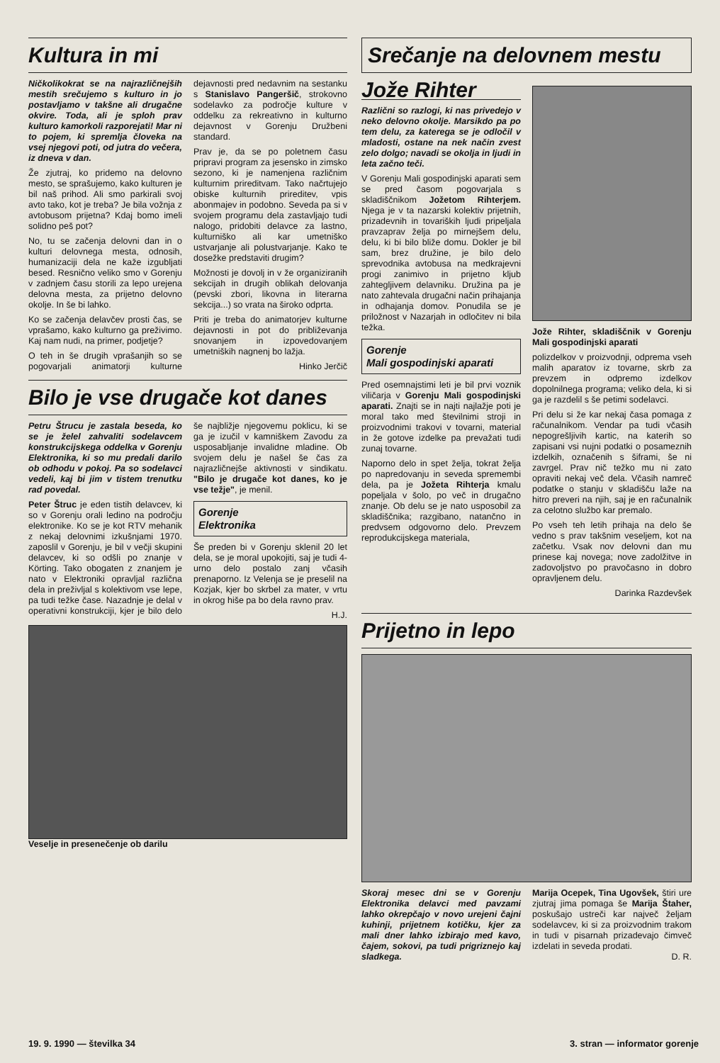Kultura in mi
Ničkolikokrat se na najrazličnejših mestih srečujemo s kulturo in jo postavljamo v takšne ali drugačne okvire. Toda, ali je sploh prav kulturo kamorkoli razporejati! Mar ni to pojem, ki spremlja človeka na vsej njegovi poti, od jutra do večera, iz dneva v dan.
Že zjutraj, ko pridemo na delovno mesto, se sprašujemo, kako kulturen je bil naš prihod. Ali smo parkirali svoj avto tako, kot je treba? Je bila vožnja z avtobusom prijetna? Kdaj bomo imeli solidno peš pot?
No, tu se začenja delovni dan in o kulturi delovnega mesta, odnosih, humanizaciji dela ne kaže izgubljati besed. Resnično veliko smo v Gorenju v zadnjem času storili za lepo urejena delovna mesta, za prijetno delovno okolje. In še bi lahko.
Ko se začenja delavčev prosti čas, se vprašamo, kako kulturno ga preživimo. Kaj nam nudi, na primer, podjetje?
O teh in še drugih vprašanjih so se pogovarjali animatorji kulturne dejavnosti pred nedavnim na sestanku s Stanislavo Pangeršič, strokovno sodelavko za področje kulture v oddelku za rekreativno in kulturno dejavnost v Gorenju Družbeni standard.
Prav je, da se po poletnem času pripravi program za jesensko in zimsko sezono, ki je namenjena različnim kulturnim prireditvam. Tako načrtujejo obiske kulturnih prireditev, vpis abonmajev in podobno. Seveda pa si v svojem programu dela zastavljajo tudi nalogo, pridobiti delavce za lastno, kulturniško ali kar umetniško ustvarjanje ali polustvarjanje. Kako te dosežke predstaviti drugim?
Možnosti je dovolj in v že organiziranih sekcijah in drugih oblikah delovanja (pevski zbori, likovna in literarna sekcija...) so vrata na široko odprta.
Priti je treba do animatorjev kulturne dejavnosti in pot do približevanja snovanjem in izpovedovanjem umetniških nagnenj bo lažja.
Hinko Jerčič
Bilo je vse drugače kot danes
Petru Štrucu je zastala beseda, ko se je želel zahvaliti sodelavcem konstrukcijskega oddelka v Gorenju Elektronika, ki so mu predali darilo ob odhodu v pokoj. Pa so sodelavci vedeli, kaj bi jim v tistem trenutku rad povedal.
Peter Štruc je eden tistih delavcev, ki so v Gorenju orali ledino na področju elektronike. Ko se je kot RTV mehanik z nekaj delovnimi izkušnjami 1970. zaposlil v Gorenju, je bil v večji skupini delavcev, ki so odšli po znanje v Körting. Tako obogaten z znanjem je nato v Elektroniki opravljal različna dela in preživljal s kolektivom vse lepe, pa tudi težke čase. Nazadnje je delal v operativni konstrukciji, kjer je bilo delo še najbližje njegovemu poklicu, ki se ga je izučil v kamniškem Zavodu za usposabljanje invalidne mladine. Ob svojem delu je našel še čas za najrazličnejše aktivnosti v sindikatu. "Bilo je drugače kot danes, ko je vse težje", je menil.
Gorenje
Elektronika
Še preden bi v Gorenju sklenil 20 let dela, se je moral upokojiti, saj je tudi 4-urno delo postalo zanj včasih prenaporno. Iz Velenja se je preselil na Kozjak, kjer bo skrbel za mater, v vrtu in okrog hiše pa bo dela ravno prav.
H.J.
Veselje in presenečenje ob darilu
Srečanje na delovnem mestu
Jože Rihter
Različni so razlogi, ki nas privedejo v neko delovno okolje. Marsikdo pa po tem delu, za katerega se je odločil v mladosti, ostane na nek način zvest zelo dolgo; navadi se okolja in ljudi in leta začno teči.
V Gorenju Mali gospodinjski aparati sem se pred časom pogovarjala s skladiščnikom Jožetom Rihterjem. Njega je v ta nazarski kolektiv prijetnih, prizadevnih in tovariških ljudi pripeljala pravzaprav želja po mirnejšem delu, delu, ki bi bilo bliže domu. Dokler je bil sam, brez družine, je bilo delo sprevodnika avtobusa na medkrajevni progi zanimivo in prijetno kljub zahtegljivem delavniku. Družina pa je nato zahtevala drugačni način prihajanja in odhajanja domov. Ponudila se je priložnost v Nazarjah in odločitev ni bila težka.
Gorenje
Mali gospodinjski aparati
Pred osemnajstimi leti je bil prvi voznik viličarja v Gorenju Mali gospodinjski aparati. Znajti se in najti najlažje poti je moral tako med številnimi stroji in proizvodnimi trakovi v tovarni, material in že gotove izdelke pa prevažati tudi zunaj tovarne.
Naporno delo in spet želja, tokrat želja po napredovanju in seveda spremembi dela, pa je Jožeta Rihterja kmalu popeljala v šolo, po več in drugačno znanje. Ob delu se je nato usposobil za skladiščnika; razgibano, natančno in predvsem odgovorno delo. Prevzem reprodukcijskega materiala,
Jože Rihter, skladiščnik v Gorenju Mali gospodinjski aparati
polizdelkov v proizvodnji, odprema vseh malih aparatov iz tovarne, skrb za prevzem in odpremo izdelkov dopolnilnega programa; veliko dela, ki si ga je razdelil s še petimi sodelavci.
Pri delu si že kar nekaj časa pomaga z računalnikom. Vendar pa tudi včasih nepogrešljivih kartic, na katerih so zapisani vsi nujni podatki o posameznih izdelkih, označenih s šiframi, še ni zavrgel. Prav nič težko mu ni zato opraviti nekaj več dela. Včasih namreč podatke o stanju v skladišču laže na hitro preveri na njih, saj je en računalnik za celotno službo kar premalo.
Po vseh teh letih prihaja na delo še vedno s prav takšnim veseljem, kot na začetku. Vsak nov delovni dan mu prinese kaj novega; nove zadolžitve in zadovoljstvo po pravočasno in dobro opravljenem delu.
Darinka Razdevšek
Prijetno in lepo
Skoraj mesec dni se v Gorenju Elektronika delavci med pavzami lahko okrepčajo v novo urejeni čajni kuhinji, prijetnem kotičku, kjer za mali dner lahko izbirajo med kavo, čajem, sokovi, pa tudi prigriznejo kaj sladkega.
Marija Ocepek, Tina Ugovšek, štiri ure zjutraj jima pomaga še Marija Štaher, poskušajo ustreči kar največ željam sodelavcev, ki si za proizvodnim trakom in tudi v pisarnah prizadevajo čimveč izdelati in seveda prodati.
D. R.
19. 9. 1990 — številka 34 3. stran — informator gorenje